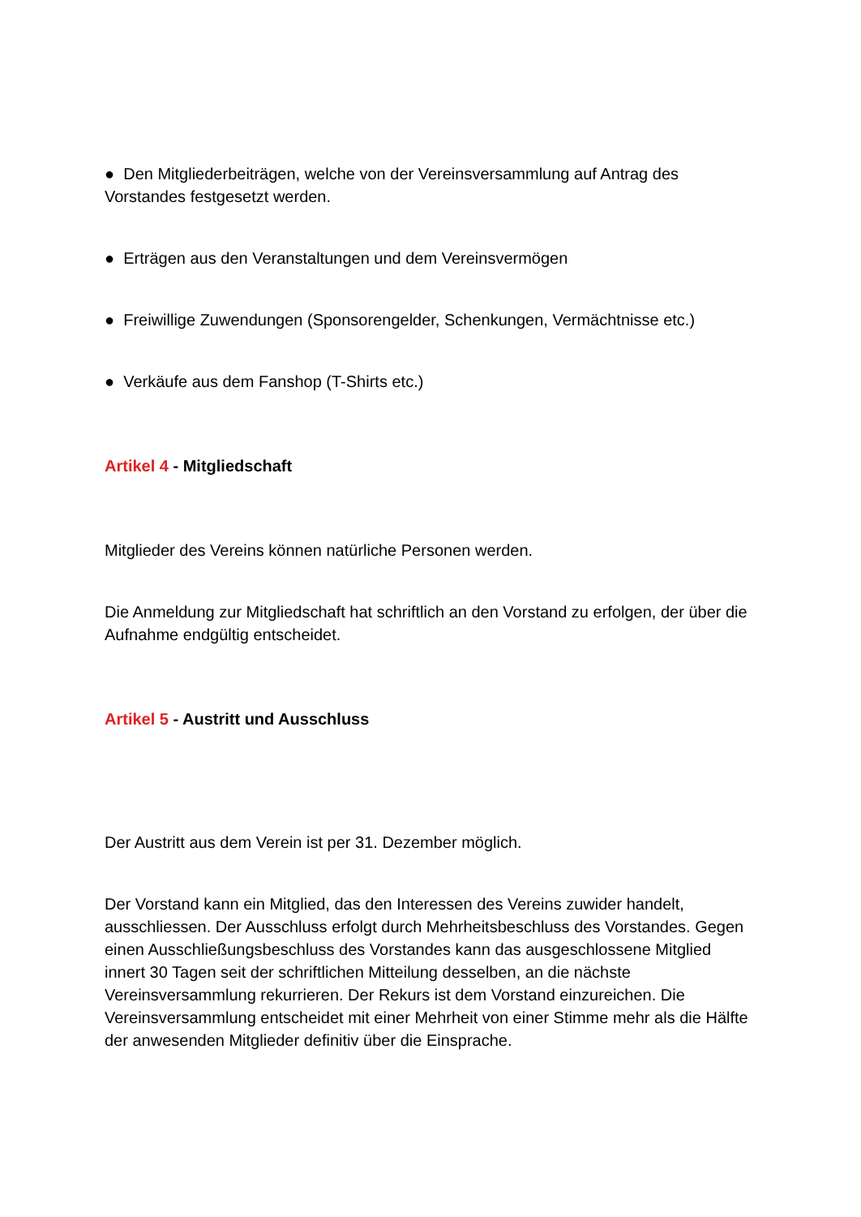● Den Mitgliederbeiträgen, welche von der Vereinsversammlung auf Antrag des Vorstandes festgesetzt werden.
● Erträgen aus den Veranstaltungen und dem Vereinsvermögen
● Freiwillige Zuwendungen (Sponsorengelder, Schenkungen, Vermächtnisse etc.)
● Verkäufe aus dem Fanshop (T-Shirts etc.)
Artikel 4 - Mitgliedschaft
Mitglieder des Vereins können natürliche Personen werden.
Die Anmeldung zur Mitgliedschaft hat schriftlich an den Vorstand zu erfolgen, der über die Aufnahme endgültig entscheidet.
Artikel 5 - Austritt und Ausschluss
Der Austritt aus dem Verein ist per 31. Dezember möglich.
Der Vorstand kann ein Mitglied, das den Interessen des Vereins zuwider handelt, ausschliessen. Der Ausschluss erfolgt durch Mehrheitsbeschluss des Vorstandes. Gegen einen Ausschließungsbeschluss des Vorstandes kann das ausgeschlossene Mitglied innert 30 Tagen seit der schriftlichen Mitteilung desselben, an die nächste Vereinsversammlung rekurrieren. Der Rekurs ist dem Vorstand einzureichen. Die Vereinsversammlung entscheidet mit einer Mehrheit von einer Stimme mehr als die Hälfte der anwesenden Mitglieder definitiv über die Einsprache.